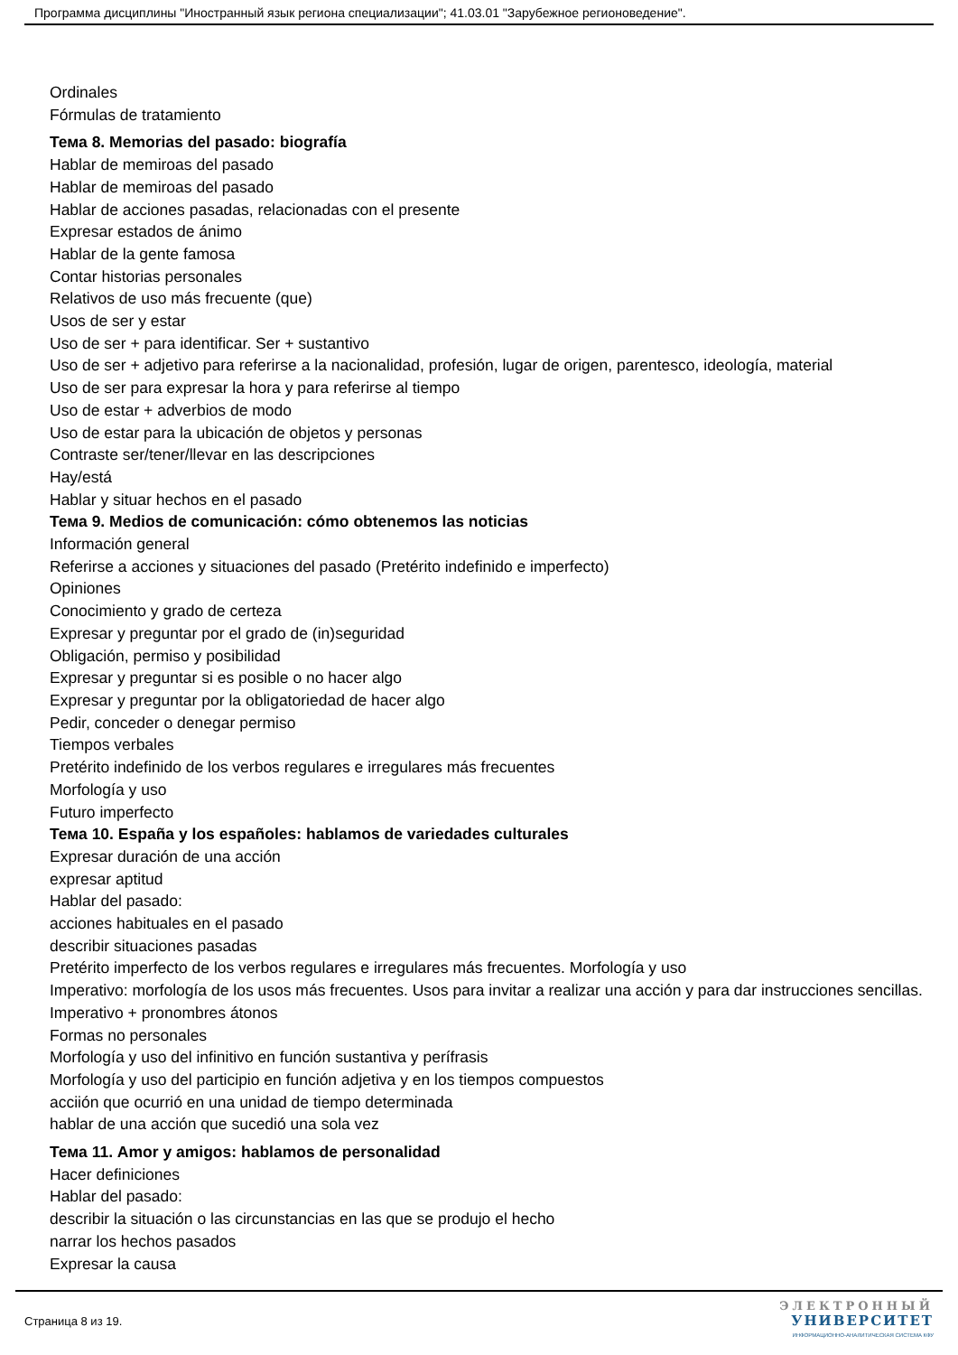Программа дисциплины "Иностранный язык региона специализации"; 41.03.01 "Зарубежное регионоведение".
Ordinales
Fórmulas de tratamiento
Тема 8. Memorias del pasado: biografía
Hablar de memiroas del pasado
Hablar de memiroas del pasado
Hablar de acciones pasadas, relacionadas con el presente
Expresar estados de ánimo
Hablar de la gente famosa
Contar historias personales
Relativos de uso más frecuente (que)
Usos de ser y estar
Uso de ser + para identificar. Ser + sustantivo
Uso de ser + adjetivo para referirse a la nacionalidad, profesión, lugar de origen, parentesco, ideología, material
Uso de ser para expresar la hora y para referirse al tiempo
Uso de estar + adverbios de modo
Uso de estar para la ubicación de objetos y personas
Contraste ser/tener/llevar en las descripciones
Hay/está
Hablar y situar hechos en el pasado
Тема 9. Medios de comunicación: cómo obtenemos las noticias
Información general
Referirse a acciones y situaciones del pasado (Pretérito indefinido e imperfecto)
Opiniones
Conocimiento y grado de certeza
Expresar y preguntar por el grado de (in)seguridad
Obligación, permiso y posibilidad
Expresar y preguntar si es posible o no hacer algo
Expresar y preguntar por la obligatoriedad de hacer algo
Pedir, conceder o denegar permiso
Tiempos verbales
Pretérito indefinido de los verbos regulares e irregulares más frecuentes
Morfología y uso
Futuro imperfecto
Тема 10. España y los españoles: hablamos de variedades culturales
Expresar duración de una acción
expresar aptitud
Hablar del pasado:
acciones habituales en el pasado
describir situaciones pasadas
Pretérito imperfecto de los verbos regulares e irregulares más frecuentes. Morfología y uso
Imperativo: morfología de los usos más frecuentes. Usos para invitar a realizar una acción y para dar instrucciones sencillas. Imperativo + pronombres átonos
Formas no personales
Morfología y uso del infinitivo en función sustantiva y perífrasis
Morfología y uso del participio en función adjetiva y en los tiempos compuestos
acciión que ocurrió en una unidad de tiempo determinada
hablar de una acción que sucedió una sola vez
Тема 11. Amor y amigos: hablamos de personalidad
Hacer definiciones
Hablar del pasado:
describir la situación o las circunstancias en las que se produjo el hecho
narrar los hechos pasados
Expresar la causa
Страница 8 из 19.
ЭЛЕКТРОННЫЙ
УНИВЕРСИТЕТ
ИНФОРМАЦИОННО-АНАЛИТИЧЕСКАЯ СИСТЕМА КФУ